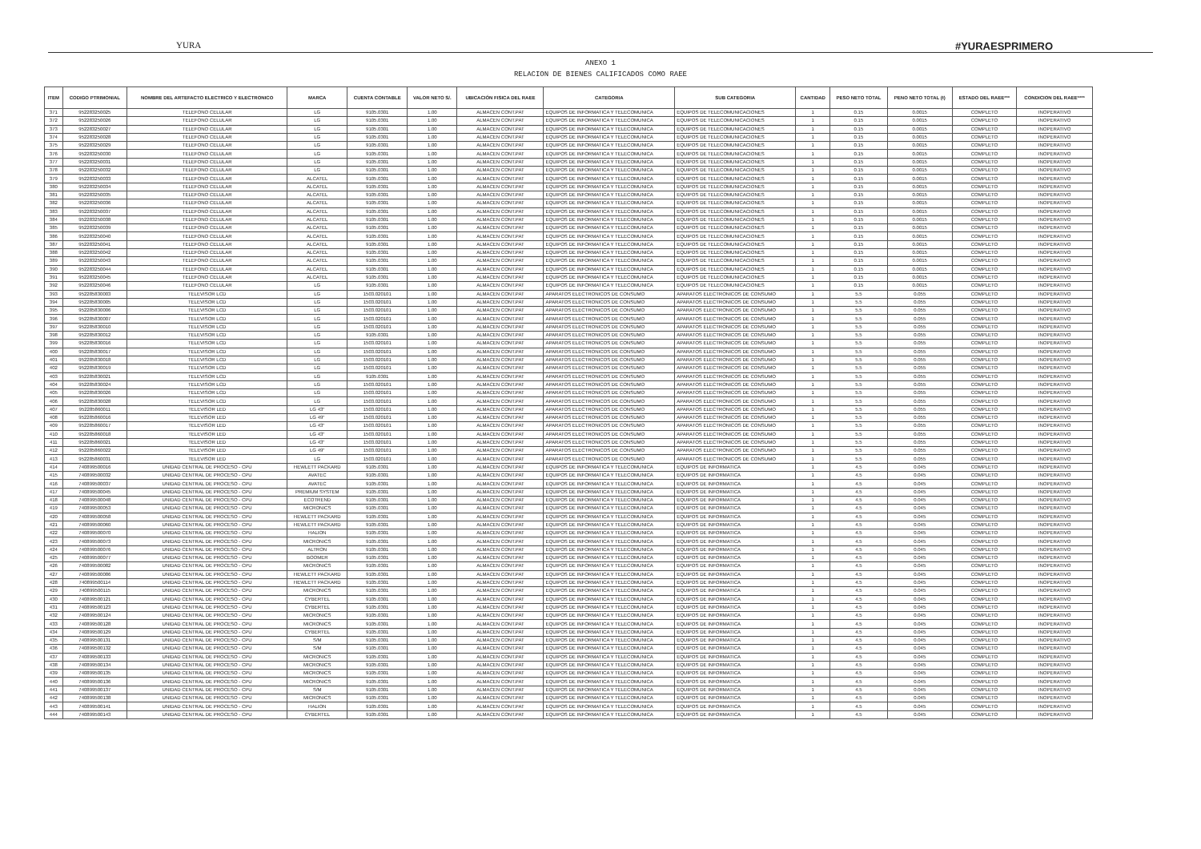YURA
#YURAESPRIMERO
ANEXO 1
RELACION DE BIENES CALIFICADOS COMO RAEE
| ITEM | CODIGO PTRIMONIAL | NOMBRE DEL ARTEFACTO ELECTRICO Y ELECTRONICO | MARCA | CUENTA CONTABLE | VALOR NETO S/. | UBICACIÓN FISICA DEL RAEE | CATEGORIA | SUB CATEGORIA | CANTIDAD | PESO NETO TOTAL | PENO NETO TOTAL (t) | ESTADO DEL RAEE*** | CONDICION DEL RAEE**** |
| --- | --- | --- | --- | --- | --- | --- | --- | --- | --- | --- | --- | --- | --- |
| 371 | 952283250025 | TELEFONO CELULAR | LG | 9105.0301 | 1.00 | ALMACEN CONT.PAT | EQUIPOS DE INFORMATICA Y TELECOMUNICA | EQUIPOS DE TELECOMUNICACIONES | 1 | 0.15 | 0.0015 | COMPLETO | INOPERATIVO |
| 372 | 952283250026 | TELEFONO CELULAR | LG | 9105.0301 | 1.00 | ALMACEN CONT.PAT | EQUIPOS DE INFORMATICA Y TELECOMUNICA | EQUIPOS DE TELECOMUNICACIONES | 1 | 0.15 | 0.0015 | COMPLETO | INOPERATIVO |
| 373 | 952283250027 | TELEFONO CELULAR | LG | 9105.0301 | 1.00 | ALMACEN CONT.PAT | EQUIPOS DE INFORMATICA Y TELECOMUNICA | EQUIPOS DE TELECOMUNICACIONES | 1 | 0.15 | 0.0015 | COMPLETO | INOPERATIVO |
| 374 | 952283250028 | TELEFONO CELULAR | LG | 9105.0301 | 1.00 | ALMACEN CONT.PAT | EQUIPOS DE INFORMATICA Y TELECOMUNICA | EQUIPOS DE TELECOMUNICACIONES | 1 | 0.15 | 0.0015 | COMPLETO | INOPERATIVO |
| 375 | 952283250029 | TELEFONO CELULAR | LG | 9105.0301 | 1.00 | ALMACEN CONT.PAT | EQUIPOS DE INFORMATICA Y TELECOMUNICA | EQUIPOS DE TELECOMUNICACIONES | 1 | 0.15 | 0.0015 | COMPLETO | INOPERATIVO |
| 376 | 952283250030 | TELEFONO CELULAR | LG | 9105.0301 | 1.00 | ALMACEN CONT.PAT | EQUIPOS DE INFORMATICA Y TELECOMUNICA | EQUIPOS DE TELECOMUNICACIONES | 1 | 0.15 | 0.0015 | COMPLETO | INOPERATIVO |
| 377 | 952283250031 | TELEFONO CELULAR | LG | 9105.0301 | 1.00 | ALMACEN CONT.PAT | EQUIPOS DE INFORMATICA Y TELECOMUNICA | EQUIPOS DE TELECOMUNICACIONES | 1 | 0.15 | 0.0015 | COMPLETO | INOPERATIVO |
| 378 | 952283250032 | TELEFONO CELULAR | LG | 9105.0301 | 1.00 | ALMACEN CONT.PAT | EQUIPOS DE INFORMATICA Y TELECOMUNICA | EQUIPOS DE TELECOMUNICACIONES | 1 | 0.15 | 0.0015 | COMPLETO | INOPERATIVO |
| 379 | 952283250033 | TELEFONO CELULAR | ALCATEL | 9105.0301 | 1.00 | ALMACEN CONT.PAT | EQUIPOS DE INFORMATICA Y TELECOMUNICA | EQUIPOS DE TELECOMUNICACIONES | 1 | 0.15 | 0.0015 | COMPLETO | INOPERATIVO |
| 380 | 952283250034 | TELEFONO CELULAR | ALCATEL | 9105.0301 | 1.00 | ALMACEN CONT.PAT | EQUIPOS DE INFORMATICA Y TELECOMUNICA | EQUIPOS DE TELECOMUNICACIONES | 1 | 0.15 | 0.0015 | COMPLETO | INOPERATIVO |
| 381 | 952283250035 | TELEFONO CELULAR | ALCATEL | 9105.0301 | 1.00 | ALMACEN CONT.PAT | EQUIPOS DE INFORMATICA Y TELECOMUNICA | EQUIPOS DE TELECOMUNICACIONES | 1 | 0.15 | 0.0015 | COMPLETO | INOPERATIVO |
| 382 | 952283250036 | TELEFONO CELULAR | ALCATEL | 9105.0301 | 1.00 | ALMACEN CONT.PAT | EQUIPOS DE INFORMATICA Y TELECOMUNICA | EQUIPOS DE TELECOMUNICACIONES | 1 | 0.15 | 0.0015 | COMPLETO | INOPERATIVO |
| 383 | 952283250037 | TELEFONO CELULAR | ALCATEL | 9105.0301 | 1.00 | ALMACEN CONT.PAT | EQUIPOS DE INFORMATICA Y TELECOMUNICA | EQUIPOS DE TELECOMUNICACIONES | 1 | 0.15 | 0.0015 | COMPLETO | INOPERATIVO |
| 384 | 952283250038 | TELEFONO CELULAR | ALCATEL | 9105.0301 | 1.00 | ALMACEN CONT.PAT | EQUIPOS DE INFORMATICA Y TELECOMUNICA | EQUIPOS DE TELECOMUNICACIONES | 1 | 0.15 | 0.0015 | COMPLETO | INOPERATIVO |
| 385 | 952283250039 | TELEFONO CELULAR | ALCATEL | 9105.0301 | 1.00 | ALMACEN CONT.PAT | EQUIPOS DE INFORMATICA Y TELECOMUNICA | EQUIPOS DE TELECOMUNICACIONES | 1 | 0.15 | 0.0015 | COMPLETO | INOPERATIVO |
| 386 | 952283250040 | TELEFONO CELULAR | ALCATEL | 9105.0301 | 1.00 | ALMACEN CONT.PAT | EQUIPOS DE INFORMATICA Y TELECOMUNICA | EQUIPOS DE TELECOMUNICACIONES | 1 | 0.15 | 0.0015 | COMPLETO | INOPERATIVO |
| 387 | 952283250041 | TELEFONO CELULAR | ALCATEL | 9105.0301 | 1.00 | ALMACEN CONT.PAT | EQUIPOS DE INFORMATICA Y TELECOMUNICA | EQUIPOS DE TELECOMUNICACIONES | 1 | 0.15 | 0.0015 | COMPLETO | INOPERATIVO |
| 388 | 952283250042 | TELEFONO CELULAR | ALCATEL | 9105.0301 | 1.00 | ALMACEN CONT.PAT | EQUIPOS DE INFORMATICA Y TELECOMUNICA | EQUIPOS DE TELECOMUNICACIONES | 1 | 0.15 | 0.0015 | COMPLETO | INOPERATIVO |
| 389 | 952283250043 | TELEFONO CELULAR | ALCATEL | 9105.0301 | 1.00 | ALMACEN CONT.PAT | EQUIPOS DE INFORMATICA Y TELECOMUNICA | EQUIPOS DE TELECOMUNICACIONES | 1 | 0.15 | 0.0015 | COMPLETO | INOPERATIVO |
| 390 | 952283250044 | TELEFONO CELULAR | ALCATEL | 9105.0301 | 1.00 | ALMACEN CONT.PAT | EQUIPOS DE INFORMATICA Y TELECOMUNICA | EQUIPOS DE TELECOMUNICACIONES | 1 | 0.15 | 0.0015 | COMPLETO | INOPERATIVO |
| 391 | 952283250045 | TELEFONO CELULAR | ALCATEL | 9105.0301 | 1.00 | ALMACEN CONT.PAT | EQUIPOS DE INFORMATICA Y TELECOMUNICA | EQUIPOS DE TELECOMUNICACIONES | 1 | 0.15 | 0.0015 | COMPLETO | INOPERATIVO |
| 392 | 952283250046 | TELEFONO CELULAR | LG | 9105.0301 | 1.00 | ALMACEN CONT.PAT | EQUIPOS DE INFORMATICA Y TELECOMUNICA | EQUIPOS DE TELECOMUNICACIONES | 1 | 0.15 | 0.0015 | COMPLETO | INOPERATIVO |
| 393 | 952285830003 | TELEVISOR LCD | LG | 1503.020101 | 1.00 | ALMACEN CONT.PAT | APARATOS ELECTRONICOS DE CONSUMO | APARATOS ELECTRONICOS DE CONSUMO | 1 | 5.5 | 0.055 | COMPLETO | INOPERATIVO |
| 394 | 952285830005 | TELEVISOR LCD | LG | 1503.020101 | 1.00 | ALMACEN CONT.PAT | APARATOS ELECTRONICOS DE CONSUMO | APARATOS ELECTRONICOS DE CONSUMO | 1 | 5.5 | 0.055 | COMPLETO | INOPERATIVO |
| 395 | 952285830006 | TELEVISOR LCD | LG | 1503.020101 | 1.00 | ALMACEN CONT.PAT | APARATOS ELECTRONICOS DE CONSUMO | APARATOS ELECTRONICOS DE CONSUMO | 1 | 5.5 | 0.055 | COMPLETO | INOPERATIVO |
| 396 | 952285830007 | TELEVISOR LCD | LG | 1503.020101 | 1.00 | ALMACEN CONT.PAT | APARATOS ELECTRONICOS DE CONSUMO | APARATOS ELECTRONICOS DE CONSUMO | 1 | 5.5 | 0.055 | COMPLETO | INOPERATIVO |
| 397 | 952285830010 | TELEVISOR LCD | LG | 1503.020101 | 1.00 | ALMACEN CONT.PAT | APARATOS ELECTRONICOS DE CONSUMO | APARATOS ELECTRONICOS DE CONSUMO | 1 | 5.5 | 0.055 | COMPLETO | INOPERATIVO |
| 398 | 952285830012 | TELEVISOR LCD | LG | 9105.0301 | 1.00 | ALMACEN CONT.PAT | APARATOS ELECTRONICOS DE CONSUMO | APARATOS ELECTRONICOS DE CONSUMO | 1 | 5.5 | 0.055 | COMPLETO | INOPERATIVO |
| 399 | 952285830016 | TELEVISOR LCD | LG | 1503.020101 | 1.00 | ALMACEN CONT.PAT | APARATOS ELECTRONICOS DE CONSUMO | APARATOS ELECTRONICOS DE CONSUMO | 1 | 5.5 | 0.055 | COMPLETO | INOPERATIVO |
| 400 | 952285830017 | TELEVISOR LCD | LG | 1503.020101 | 1.00 | ALMACEN CONT.PAT | APARATOS ELECTRONICOS DE CONSUMO | APARATOS ELECTRONICOS DE CONSUMO | 1 | 5.5 | 0.055 | COMPLETO | INOPERATIVO |
| 401 | 952285830018 | TELEVISOR LCD | LG | 1503.020101 | 1.00 | ALMACEN CONT.PAT | APARATOS ELECTRONICOS DE CONSUMO | APARATOS ELECTRONICOS DE CONSUMO | 1 | 5.5 | 0.055 | COMPLETO | INOPERATIVO |
| 402 | 952285830019 | TELEVISOR LCD | LG | 1503.020101 | 1.00 | ALMACEN CONT.PAT | APARATOS ELECTRONICOS DE CONSUMO | APARATOS ELECTRONICOS DE CONSUMO | 1 | 5.5 | 0.055 | COMPLETO | INOPERATIVO |
| 403 | 952285830021 | TELEVISOR LCD | LG | 9105.0301 | 1.00 | ALMACEN CONT.PAT | APARATOS ELECTRONICOS DE CONSUMO | APARATOS ELECTRONICOS DE CONSUMO | 1 | 5.5 | 0.055 | COMPLETO | INOPERATIVO |
| 404 | 952285830024 | TELEVISOR LCD | LG | 1503.020101 | 1.00 | ALMACEN CONT.PAT | APARATOS ELECTRONICOS DE CONSUMO | APARATOS ELECTRONICOS DE CONSUMO | 1 | 5.5 | 0.055 | COMPLETO | INOPERATIVO |
| 405 | 952285830026 | TELEVISOR LCD | LG | 1503.020101 | 1.00 | ALMACEN CONT.PAT | APARATOS ELECTRONICOS DE CONSUMO | APARATOS ELECTRONICOS DE CONSUMO | 1 | 5.5 | 0.055 | COMPLETO | INOPERATIVO |
| 406 | 952285830028 | TELEVISOR LCD | LG | 1503.020101 | 1.00 | ALMACEN CONT.PAT | APARATOS ELECTRONICOS DE CONSUMO | APARATOS ELECTRONICOS DE CONSUMO | 1 | 5.5 | 0.055 | COMPLETO | INOPERATIVO |
| 407 | 952285860011 | TELEVISOR LED | LG 43" | 1503.020101 | 1.00 | ALMACEN CONT.PAT | APARATOS ELECTRONICOS DE CONSUMO | APARATOS ELECTRONICOS DE CONSUMO | 1 | 5.5 | 0.055 | COMPLETO | INOPERATIVO |
| 408 | 952285860016 | TELEVISOR LED | LG 49" | 1503.020101 | 1.00 | ALMACEN CONT.PAT | APARATOS ELECTRONICOS DE CONSUMO | APARATOS ELECTRONICOS DE CONSUMO | 1 | 5.5 | 0.055 | COMPLETO | INOPERATIVO |
| 409 | 952285860017 | TELEVISOR LED | LG 43" | 1503.020101 | 1.00 | ALMACEN CONT.PAT | APARATOS ELECTRONICOS DE CONSUMO | APARATOS ELECTRONICOS DE CONSUMO | 1 | 5.5 | 0.055 | COMPLETO | INOPERATIVO |
| 410 | 952285860018 | TELEVISOR LED | LG 43" | 1503.020101 | 1.00 | ALMACEN CONT.PAT | APARATOS ELECTRONICOS DE CONSUMO | APARATOS ELECTRONICOS DE CONSUMO | 1 | 5.5 | 0.055 | COMPLETO | INOPERATIVO |
| 411 | 952285860021 | TELEVISOR LED | LG 43" | 1503.020101 | 1.00 | ALMACEN CONT.PAT | APARATOS ELECTRONICOS DE CONSUMO | APARATOS ELECTRONICOS DE CONSUMO | 1 | 5.5 | 0.055 | COMPLETO | INOPERATIVO |
| 412 | 952285860022 | TELEVISOR LED | LG 49" | 1503.020101 | 1.00 | ALMACEN CONT.PAT | APARATOS ELECTRONICOS DE CONSUMO | APARATOS ELECTRONICOS DE CONSUMO | 1 | 5.5 | 0.055 | COMPLETO | INOPERATIVO |
| 413 | 952285860031 | TELEVISOR LED | LG | 1503.020101 | 1.00 | ALMACEN CONT.PAT | APARATOS ELECTRONICOS DE CONSUMO | APARATOS ELECTRONICOS DE CONSUMO | 1 | 5.5 | 0.055 | COMPLETO | INOPERATIVO |
| 414 | 740899500016 | UNIDAD CENTRAL DE PROCESO - CPU | HEWLETT PACKARD | 9105.0301 | 1.00 | ALMACEN CONT.PAT | EQUIPOS DE INFORMATICA Y TELECOMUNICA | EQUIPOS DE INFORMATICA | 1 | 4.5 | 0.045 | COMPLETO | INOPERATIVO |
| 415 | 740899500032 | UNIDAD CENTRAL DE PROCESO - CPU | AVATEC | 9105.0301 | 1.00 | ALMACEN CONT.PAT | EQUIPOS DE INFORMATICA Y TELECOMUNICA | EQUIPOS DE INFORMATICA | 1 | 4.5 | 0.045 | COMPLETO | INOPERATIVO |
| 416 | 740899500037 | UNIDAD CENTRAL DE PROCESO - CPU | AVATEC | 9105.0301 | 1.00 | ALMACEN CONT.PAT | EQUIPOS DE INFORMATICA Y TELECOMUNICA | EQUIPOS DE INFORMATICA | 1 | 4.5 | 0.045 | COMPLETO | INOPERATIVO |
| 417 | 740899500045 | UNIDAD CENTRAL DE PROCESO - CPU | PREMIUM SYSTEM | 9105.0301 | 1.00 | ALMACEN CONT.PAT | EQUIPOS DE INFORMATICA Y TELECOMUNICA | EQUIPOS DE INFORMATICA | 1 | 4.5 | 0.045 | COMPLETO | INOPERATIVO |
| 418 | 740899500048 | UNIDAD CENTRAL DE PROCESO - CPU | ECOTREND | 9105.0301 | 1.00 | ALMACEN CONT.PAT | EQUIPOS DE INFORMATICA Y TELECOMUNICA | EQUIPOS DE INFORMATICA | 1 | 4.5 | 0.045 | COMPLETO | INOPERATIVO |
| 419 | 740899500053 | UNIDAD CENTRAL DE PROCESO - CPU | MICRONICS | 9105.0301 | 1.00 | ALMACEN CONT.PAT | EQUIPOS DE INFORMATICA Y TELECOMUNICA | EQUIPOS DE INFORMATICA | 1 | 4.5 | 0.045 | COMPLETO | INOPERATIVO |
| 420 | 740899500058 | UNIDAD CENTRAL DE PROCESO - CPU | HEWLETT PACKARD | 9105.0301 | 1.00 | ALMACEN CONT.PAT | EQUIPOS DE INFORMATICA Y TELECOMUNICA | EQUIPOS DE INFORMATICA | 1 | 4.5 | 0.045 | COMPLETO | INOPERATIVO |
| 421 | 740899500060 | UNIDAD CENTRAL DE PROCESO - CPU | HEWLETT PACKARD | 9105.0301 | 1.00 | ALMACEN CONT.PAT | EQUIPOS DE INFORMATICA Y TELECOMUNICA | EQUIPOS DE INFORMATICA | 1 | 4.5 | 0.045 | COMPLETO | INOPERATIVO |
| 422 | 740899500070 | UNIDAD CENTRAL DE PROCESO - CPU | HALION | 9105.0301 | 1.00 | ALMACEN CONT.PAT | EQUIPOS DE INFORMATICA Y TELECOMUNICA | EQUIPOS DE INFORMATICA | 1 | 4.5 | 0.045 | COMPLETO | INOPERATIVO |
| 423 | 740899500073 | UNIDAD CENTRAL DE PROCESO - CPU | MICRONICS | 9105.0301 | 1.00 | ALMACEN CONT.PAT | EQUIPOS DE INFORMATICA Y TELECOMUNICA | EQUIPOS DE INFORMATICA | 1 | 4.5 | 0.045 | COMPLETO | INOPERATIVO |
| 424 | 740899500076 | UNIDAD CENTRAL DE PROCESO - CPU | ALTRON | 9105.0301 | 1.00 | ALMACEN CONT.PAT | EQUIPOS DE INFORMATICA Y TELECOMUNICA | EQUIPOS DE INFORMATICA | 1 | 4.5 | 0.045 | COMPLETO | INOPERATIVO |
| 425 | 740899500077 | UNIDAD CENTRAL DE PROCESO - CPU | BOOMER | 9105.0301 | 1.00 | ALMACEN CONT.PAT | EQUIPOS DE INFORMATICA Y TELECOMUNICA | EQUIPOS DE INFORMATICA | 1 | 4.5 | 0.045 | COMPLETO | INOPERATIVO |
| 426 | 740899500082 | UNIDAD CENTRAL DE PROCESO - CPU | MICRONICS | 9105.0301 | 1.00 | ALMACEN CONT.PAT | EQUIPOS DE INFORMATICA Y TELECOMUNICA | EQUIPOS DE INFORMATICA | 1 | 4.5 | 0.045 | COMPLETO | INOPERATIVO |
| 427 | 740899500086 | UNIDAD CENTRAL DE PROCESO - CPU | HEWLETT PACKARD | 9105.0301 | 1.00 | ALMACEN CONT.PAT | EQUIPOS DE INFORMATICA Y TELECOMUNICA | EQUIPOS DE INFORMATICA | 1 | 4.5 | 0.045 | COMPLETO | INOPERATIVO |
| 428 | 740899500114 | UNIDAD CENTRAL DE PROCESO - CPU | HEWLETT PACKARD | 9105.0301 | 1.00 | ALMACEN CONT.PAT | EQUIPOS DE INFORMATICA Y TELECOMUNICA | EQUIPOS DE INFORMATICA | 1 | 4.5 | 0.045 | COMPLETO | INOPERATIVO |
| 429 | 740899500115 | UNIDAD CENTRAL DE PROCESO - CPU | MICRONICS | 9105.0301 | 1.00 | ALMACEN CONT.PAT | EQUIPOS DE INFORMATICA Y TELECOMUNICA | EQUIPOS DE INFORMATICA | 1 | 4.5 | 0.045 | COMPLETO | INOPERATIVO |
| 430 | 740899500121 | UNIDAD CENTRAL DE PROCESO - CPU | CYBERTEL | 9105.0301 | 1.00 | ALMACEN CONT.PAT | EQUIPOS DE INFORMATICA Y TELECOMUNICA | EQUIPOS DE INFORMATICA | 1 | 4.5 | 0.045 | COMPLETO | INOPERATIVO |
| 431 | 740899500123 | UNIDAD CENTRAL DE PROCESO - CPU | CYBERTEL | 9105.0301 | 1.00 | ALMACEN CONT.PAT | EQUIPOS DE INFORMATICA Y TELECOMUNICA | EQUIPOS DE INFORMATICA | 1 | 4.5 | 0.045 | COMPLETO | INOPERATIVO |
| 432 | 740899500124 | UNIDAD CENTRAL DE PROCESO - CPU | MICRONICS | 9105.0301 | 1.00 | ALMACEN CONT.PAT | EQUIPOS DE INFORMATICA Y TELECOMUNICA | EQUIPOS DE INFORMATICA | 1 | 4.5 | 0.045 | COMPLETO | INOPERATIVO |
| 433 | 740899500128 | UNIDAD CENTRAL DE PROCESO - CPU | MICRONICS | 9105.0301 | 1.00 | ALMACEN CONT.PAT | EQUIPOS DE INFORMATICA Y TELECOMUNICA | EQUIPOS DE INFORMATICA | 1 | 4.5 | 0.045 | COMPLETO | INOPERATIVO |
| 434 | 740899500129 | UNIDAD CENTRAL DE PROCESO - CPU | CYBERTEL | 9105.0301 | 1.00 | ALMACEN CONT.PAT | EQUIPOS DE INFORMATICA Y TELECOMUNICA | EQUIPOS DE INFORMATICA | 1 | 4.5 | 0.045 | COMPLETO | INOPERATIVO |
| 435 | 740899500131 | UNIDAD CENTRAL DE PROCESO - CPU | S/M | 9105.0301 | 1.00 | ALMACEN CONT.PAT | EQUIPOS DE INFORMATICA Y TELECOMUNICA | EQUIPOS DE INFORMATICA | 1 | 4.5 | 0.045 | COMPLETO | INOPERATIVO |
| 436 | 740899500132 | UNIDAD CENTRAL DE PROCESO - CPU | S/M | 9105.0301 | 1.00 | ALMACEN CONT.PAT | EQUIPOS DE INFORMATICA Y TELECOMUNICA | EQUIPOS DE INFORMATICA | 1 | 4.5 | 0.045 | COMPLETO | INOPERATIVO |
| 437 | 740899500133 | UNIDAD CENTRAL DE PROCESO - CPU | MICRONICS | 9105.0301 | 1.00 | ALMACEN CONT.PAT | EQUIPOS DE INFORMATICA Y TELECOMUNICA | EQUIPOS DE INFORMATICA | 1 | 4.5 | 0.045 | COMPLETO | INOPERATIVO |
| 438 | 740899500134 | UNIDAD CENTRAL DE PROCESO - CPU | MICRONICS | 9105.0301 | 1.00 | ALMACEN CONT.PAT | EQUIPOS DE INFORMATICA Y TELECOMUNICA | EQUIPOS DE INFORMATICA | 1 | 4.5 | 0.045 | COMPLETO | INOPERATIVO |
| 439 | 740899500135 | UNIDAD CENTRAL DE PROCESO - CPU | MICRONICS | 9105.0301 | 1.00 | ALMACEN CONT.PAT | EQUIPOS DE INFORMATICA Y TELECOMUNICA | EQUIPOS DE INFORMATICA | 1 | 4.5 | 0.045 | COMPLETO | INOPERATIVO |
| 440 | 740899500136 | UNIDAD CENTRAL DE PROCESO - CPU | MICRONICS | 9105.0301 | 1.00 | ALMACEN CONT.PAT | EQUIPOS DE INFORMATICA Y TELECOMUNICA | EQUIPOS DE INFORMATICA | 1 | 4.5 | 0.045 | COMPLETO | INOPERATIVO |
| 441 | 740899500137 | UNIDAD CENTRAL DE PROCESO - CPU | S/M | 9105.0301 | 1.00 | ALMACEN CONT.PAT | EQUIPOS DE INFORMATICA Y TELECOMUNICA | EQUIPOS DE INFORMATICA | 1 | 4.5 | 0.045 | COMPLETO | INOPERATIVO |
| 442 | 740899500138 | UNIDAD CENTRAL DE PROCESO - CPU | MICRONICS | 9105.0301 | 1.00 | ALMACEN CONT.PAT | EQUIPOS DE INFORMATICA Y TELECOMUNICA | EQUIPOS DE INFORMATICA | 1 | 4.5 | 0.045 | COMPLETO | INOPERATIVO |
| 443 | 740899500141 | UNIDAD CENTRAL DE PROCESO - CPU | HALION | 9105.0301 | 1.00 | ALMACEN CONT.PAT | EQUIPOS DE INFORMATICA Y TELECOMUNICA | EQUIPOS DE INFORMATICA | 1 | 4.5 | 0.045 | COMPLETO | INOPERATIVO |
| 444 | 740899500143 | UNIDAD CENTRAL DE PROCESO - CPU | CYBERTEL | 9105.0301 | 1.00 | ALMACEN CONT.PAT | EQUIPOS DE INFORMATICA Y TELECOMUNICA | EQUIPOS DE INFORMATICA | 1 | 4.5 | 0.045 | COMPLETO | INOPERATIVO |